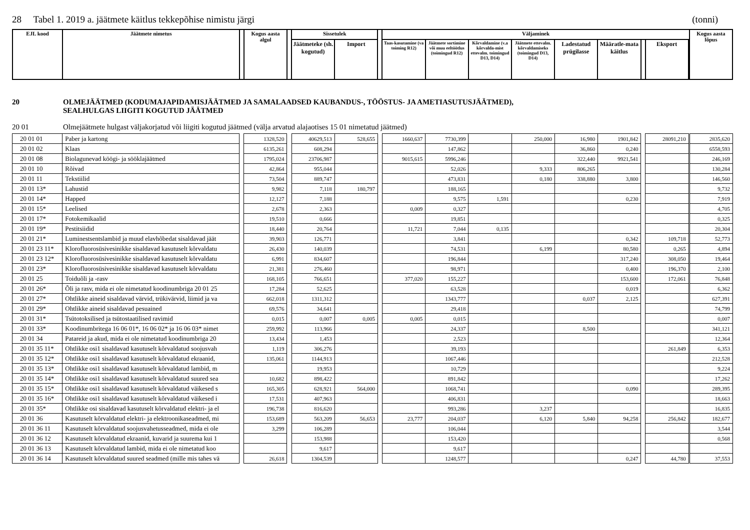28 Tabel 1. 2019 a. jäätmete käitlus tekkepõhise nimistu järgi (tonni)
| EJL kood | Jäätmete nimetus | | Kogus aasta algul | | Sissetulek | | | Väljaminek | | | | | | | | | Kogus aasta lõpus |
| --- | --- | --- | --- | --- | --- | --- | --- | --- | --- | --- | --- | --- | --- | --- | --- | --- | --- |
| | | | | | Jäätmeteke (sh. kogutud) | Import | | Taas-kasutamine (va toiming R12) | Jäätmete sortimine või muu eeltöötlus (toimingud R12) | Kõrvaldamine (v.a kõrvalda-mist ettevalm. toimingud D13, D14) | Jäätmete ettevalm. kõrvaldamiseks (toimingud D13, D14) | Ladestatud prügilasse | Määratle-mata käitlus | | Eksport | | |
20 OLMEJÄÄTMED (KODUMAJAPIDAMISJÄÄTMED JA SAMALAADSED KAUBANDUS-, TÖÖSTUS- JA AMETIASUTUSJÄÄTMED),
SEALHULGAS LIIGITI KOGUTUD JÄÄTMED
20 01 Olmejäätmete hulgast väljakorjatud või liigiti kogutud jäätmed (välja arvatud alajaotises 15 01 nimetatud jäätmed)
| 20 01 01 | Paber ja kartong | | 1328,520 | | 40629,513 | 528,655 | | 1660,637 | 7730,399 | | 250,000 | 16,980 | 1901,842 | | 28091,210 | | 2835,620 |
| 20 01 02 | Klaas | | 6135,261 | | 608,294 | | | | 147,862 | | | 36,860 | 0,240 | | | | 6558,593 |
| 20 01 08 | Biolagunevad köögi- ja sööklajäätmed | | 1795,024 | | 23706,987 | | | 9015,615 | 5996,246 | | | 322,440 | 9921,541 | | | | 246,169 |
| 20 01 10 | Rõivad | | 42,864 | | 955,044 | | | | 52,026 | | 9,333 | 806,265 | | | | | 130,284 |
| 20 01 11 | Tekstiilid | | 73,504 | | 889,747 | | | | 473,831 | | 0,180 | 338,880 | 3,800 | | | | 146,560 |
| 20 01 13* | Lahustid | | 9,982 | | 7,118 | 180,797 | | | 188,165 | | | | | | | | 9,732 |
| 20 01 14* | Happed | | 12,127 | | 7,188 | | | | 9,575 | 1,591 | | | 0,230 | | | | 7,919 |
| 20 01 15* | Leelised | | 2,678 | | 2,363 | | | 0,009 | 0,327 | | | | | | | | 4,705 |
| 20 01 17* | Fotokemikaalid | | 19,510 | | 0,666 | | | | 19,851 | | | | | | | | 0,325 |
| 20 01 19* | Pestitsiidid | | 18,440 | | 20,764 | | | 11,721 | 7,044 | 0,135 | | | | | | | 20,304 |
| 20 01 21* | Luminestsentslambid ja muud elavhõbedat sisaldavad jäät | | 39,903 | | 126,771 | | | | 3,841 | | | | 0,342 | | 109,718 | | 52,773 |
| 20 01 23 11* | Klorofluorosüsivesinikke sisaldavad kasutuselt kõrvaldatu | | 26,430 | | 140,039 | | | | 74,531 | | 6,199 | | 80,580 | | 0,265 | | 4,894 |
| 20 01 23 12* | Klorofluorosüsivesinikke sisaldavad kasutuselt kõrvaldatu | | 6,991 | | 834,607 | | | | 196,844 | | | | 317,240 | | 308,050 | | 19,464 |
| 20 01 23* | Klorofluorosüsivesinikke sisaldavad kasutuselt kõrvaldatu | | 21,381 | | 276,460 | | | | 98,971 | | | | 0,400 | | 196,370 | | 2,100 |
| 20 01 25 | Toiduõli ja -rasv | | 168,105 | | 766,651 | | | 377,020 | 155,227 | | | | 153,600 | | 172,061 | | 76,848 |
| 20 01 26* | Õli ja rasv, mida ei ole nimetatud koodinumbriga 20 01 25 | | 17,284 | | 52,625 | | | | 63,528 | | | | 0,019 | | | | 6,362 |
| 20 01 27* | Ohtlikke aineid sisaldavad värvid, trükivärvid, liimid ja va | | 662,018 | | 1311,312 | | | | 1343,777 | | | 0,037 | 2,125 | | | | 627,391 |
| 20 01 29* | Ohtlikke aineid sisaldavad pesuained | | 69,576 | | 34,641 | | | | 29,418 | | | | | | | | 74,799 |
| 20 01 31* | Tsütotoksilised ja tsütostaatilised ravimid | | 0,015 | | 0,007 | 0,005 | | 0,005 | 0,015 | | | | | | | | 0,007 |
| 20 01 33* | Koodinumbritega 16 06 01*, 16 06 02* ja 16 06 03* nimet | | 259,992 | | 113,966 | | | | 24,337 | | | 8,500 | | | | | 341,121 |
| 20 01 34 | Patareid ja akud, mida ei ole nimetatud koodinumbriga 20 | | 13,434 | | 1,453 | | | | 2,523 | | | | | | | | 12,364 |
| 20 01 35 11* | Ohtlikke osi1 sisaldavad kasutuselt kõrvaldatud soojusvah | | 1,119 | | 306,276 | | | | 39,193 | | | | | | 261,849 | | 6,353 |
| 20 01 35 12* | Ohtlikke osi1 sisaldavad kasutuselt kõrvaldatud ekraanid, | | 135,061 | | 1144,913 | | | | 1067,446 | | | | | | | | 212,528 |
| 20 01 35 13* | Ohtlikke osi1 sisaldavad kasutuselt kõrvaldatud lambid, m | | | | 19,953 | | | | 10,729 | | | | | | | | 9,224 |
| 20 01 35 14* | Ohtlikke osi1 sisaldavad kasutuselt kõrvaldatud suured sea | | 10,682 | | 898,422 | | | | 891,842 | | | | | | | | 17,262 |
| 20 01 35 15* | Ohtlikke osi1 sisaldavad kasutuselt kõrvaldatud väikesed s | | 165,305 | | 628,921 | 564,000 | | | 1068,741 | | | | 0,090 | | | | 289,395 |
| 20 01 35 16* | Ohtlikke osi1 sisaldavad kasutuselt kõrvaldatud väikesed i | | 17,531 | | 407,963 | | | | 406,831 | | | | | | | | 18,663 |
| 20 01 35* | Ohtlikke osi sisaldavad kasutuselt kõrvaldatud elektri- ja el | | 196,738 | | 816,620 | | | | 993,286 | | 3,237 | | | | | | 16,835 |
| 20 01 36 | Kasutuselt kõrvaldatud elektri- ja elektroonikaseadmed, mi | | 153,689 | | 563,209 | 56,653 | | 23,777 | 204,037 | | 6,120 | 5,840 | 94,258 | | 256,842 | | 182,677 |
| 20 01 36 11 | Kasutuselt kõrvaldatud soojusvahetusseadmed, mida ei ole | | 3,299 | | 106,289 | | | | 106,044 | | | | | | | | 3,544 |
| 20 01 36 12 | Kasutuselt kõrvaldatud ekraanid, kuvarid ja suurema kui 1 | | | | 153,988 | | | | 153,420 | | | | | | | | 0,568 |
| 20 01 36 13 | Kasutuselt kõrvaldatud lambid, mida ei ole nimetatud koo | | | | 9,617 | | | | 9,617 | | | | | | | | |
| 20 01 36 14 | Kasutuselt kõrvaldatud suured seadmed (mille mis tahes vä | | 26,618 | | 1304,539 | | | | 1248,577 | | | | 0,247 | | 44,780 | | 37,553 |